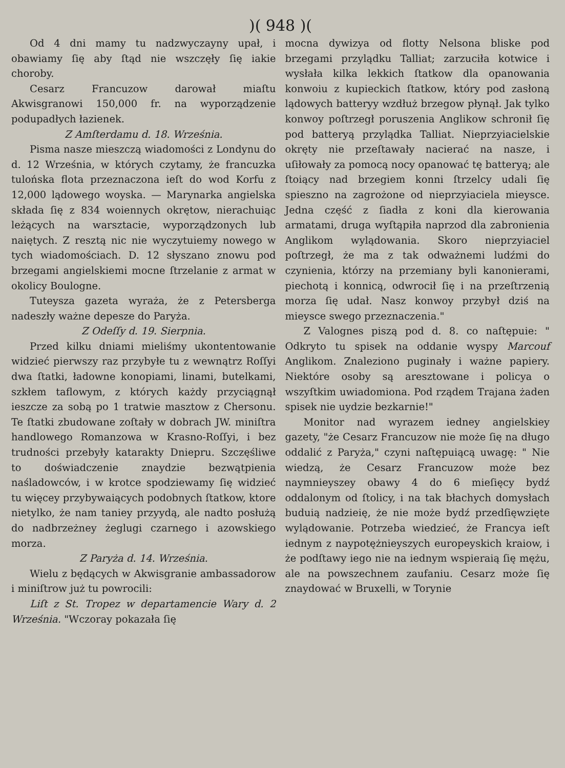)( 948 )(
Od 4 dni mamy tu nadzwyczayny upał, i obawiamy ſię aby ſtąd nie wszczęły ſię iakie choroby.
Cesarz Francuzow darował miaſtu Akwisgranowi 150,000 fr. na wyporządzenie podupadłych łazienek.
Z Amſterdamu d. 18. Września.
Pisma nasze mieszczą wiadomości z Londynu do d. 12 Września, w których czytamy, że francuzka tulońska flota przeznaczona ieſt do wod Korfu z 12,000 lądowego woyska. — Marynarka angielska składa ſię z 834 woiennych okrętow, nierachuiąc leżących na warsztacie, wyporządzonych lub naiętych. Z resztą nic nie wyczytuiemy nowego w tych wiadomościach. D. 12 słyszano znowu pod brzegami angielskiemi mocne ſtrzelanie z armat w okolicy Boulogne.
Tuteysza gazeta wyraża, że z Petersberga nadeszły ważne depesze do Paryża.
Z Odeſſy d. 19. Sierpnia.
Przed kilku dniami mieliśmy ukontentowanie widzieć pierwszy raz przybyłe tu z wewnątrz Roſſyi dwa ſtatki, ładowne konopiami, linami, butelkami, szkłem taflowym, z których każdy przyciągnął ieszcze za sobą po 1 tratwie masztow z Chersonu. Te ſtatki zbudowane zoſtały w dobrach JW. miniſtra handlowego Romanzowa w Krasno-Roſſyi, i bez trudności przebyły katarakty Dniepru. Szczęśliwe to doświadczenie znaydzie bezwątpienia naśladowców, i w krotce spodziewamy ſię widzieć tu więcey przybywaiących podobnych ſtatkow, ktore nietylko, że nam taniey przyydą, ale nadto posłużą do nadbrzeżney żeglugi czarnego i azowskiego morza.
Z Paryża d. 14. Września.
Wielu z będących w Akwisgranie ambassadorow i miniſtrow już tu powrocili:
Liſt z St. Tropez w departamencie Wary d. 2 Września. "Wczoray pokazała ſię
mocna dywizya od flotty Nelsona bliske pod brzegami przylądku Talliat; zarzuciła kotwice i wysłała kilka lekkich ſtatkow dla opanowania konwoiu z kupieckich ſtatkow, który pod zasłoną lądowych batteryy wzdłuż brzegow płynął. Jak tylko konwoy poſtrzegł poruszenia Anglikow schronił ſię pod batteryą przylądka Talliat. Nieprzyiacielskie okręty nie przeſtawały nacierać na nasze, i uſiłowały za pomocą nocy opanować tę batteryą; ale ſtoiący nad brzegiem konni ſtrzelcy udali ſię spieszno na zagrożone od nieprzyiaciela mieysce. Jedna część z ſiadła z koni dla kierowania armatami, druga wyſtąpiła naprzod dla zabronienia Anglikom wylądowania. Skoro nieprzyiaciel poſtrzegł, że ma z tak odważnemi ludźmi do czynienia, którzy na przemiany byli kanonierami, piechotą i konnicą, odwrocił ſię i na przeſtrzenią morza ſię udał. Nasz konwoy przybył dziś na mieysce swego przeznaczenia."
Z Valognes piszą pod d. 8. co naſtępuie: " Odkryto tu spisek na oddanie wyspy Marcouf Anglikom. Znaleziono puginały i ważne papiery. Niektóre osoby są aresztowane i policya o wszyſtkim uwiadomiona. Pod rządem Trajana żaden spisek nie uydzie bezkarnie!"
Monitor nad wyrazem iedney angielskiey gazety, "że Cesarz Francuzow nie może ſię na długo oddalić z Paryża," czyni naſtępuiącą uwagę: " Nie wiedzą, że Cesarz Francuzow może bez naymnieyszey obawy 4 do 6 mieſięcy bydź oddalonym od ſtolicy, i na tak błachych domysłach buduią nadzieię, że nie może bydź przedſięwzięte wylądowanie. Potrzeba wiedzieć, że Francya ieſt iednym z naypotężnieyszych europeyskich kraiow, i że podſtawy iego nie na iednym wspieraią ſię mężu, ale na powszechnem zaufaniu. Cesarz może ſię znaydować w Bruxelli, w Torynie